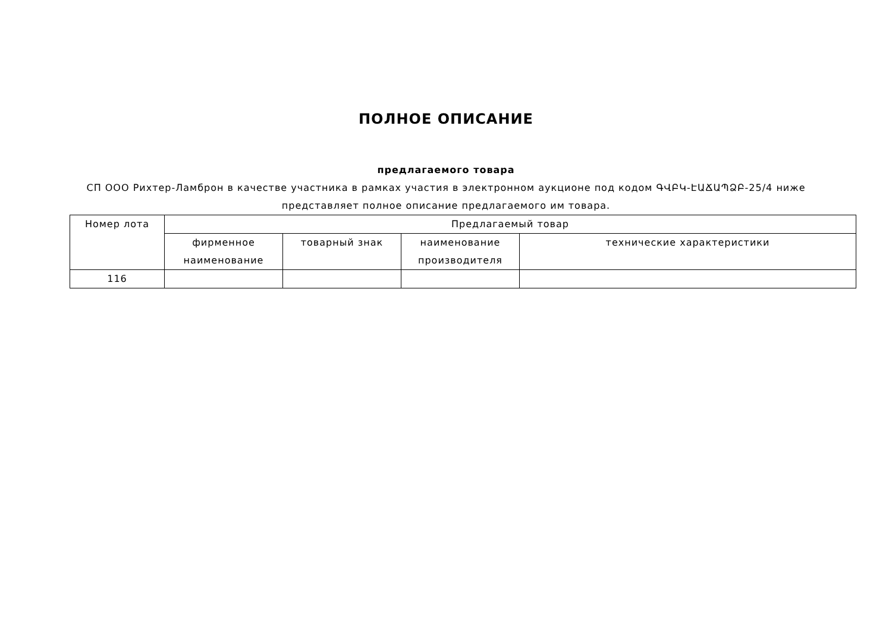ПОЛНОЕ ОПИСАНИЕ
предлагаемого товара
СП ООО Рихтер-Ламброн в качестве участника в рамках участия в электронном аукционе под кодом ԳՎԲԿ-ԷԱՃԱՊՁԲ-25/4 ниже представляет полное описание предлагаемого им товара.
| Номер лота | Предлагаемый товар | | | |
| --- | --- | --- | --- | --- |
| | фирменное наименование | товарный знак | наименование производителя | технические характеристики |
| 116 | | | | |